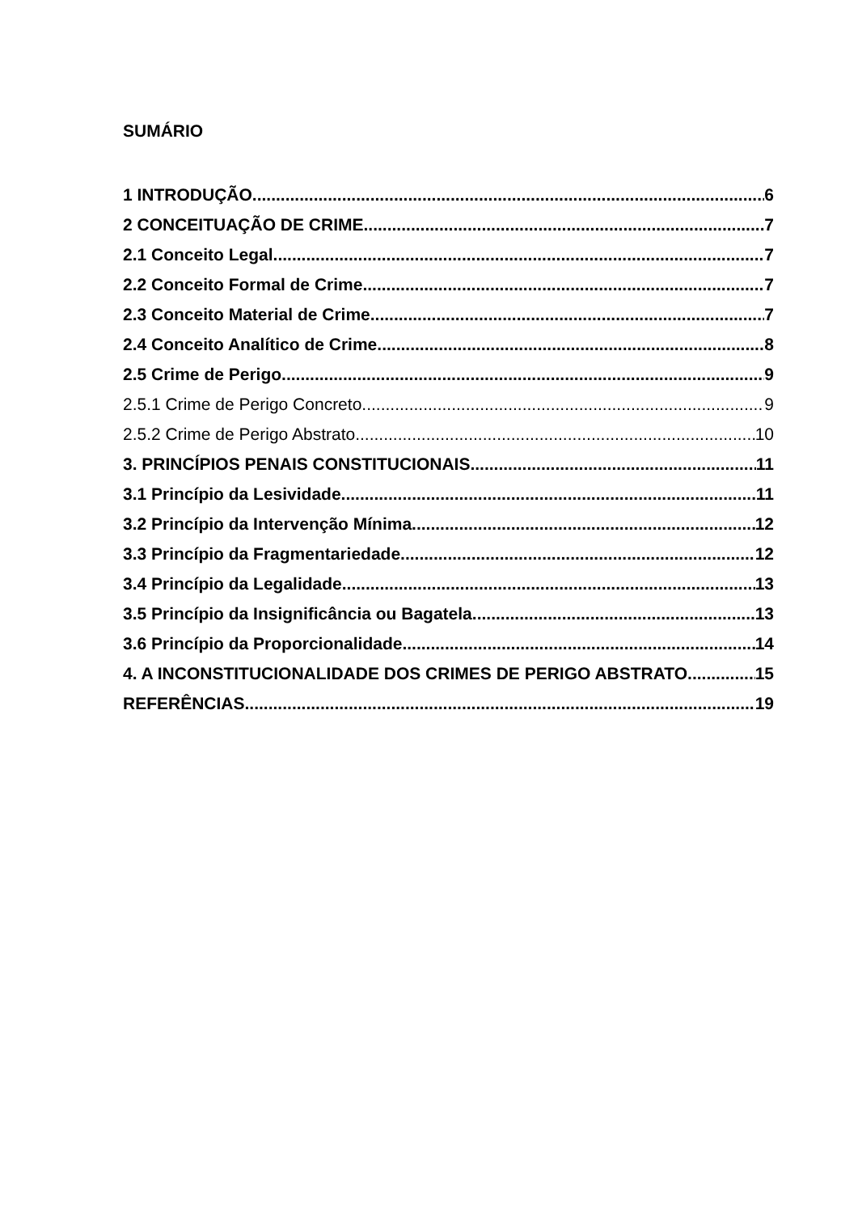SUMÁRIO
1 INTRODUÇÃO 6
2 CONCEITUAÇÃO DE CRIME 7
2.1 Conceito Legal 7
2.2 Conceito Formal de Crime 7
2.3 Conceito Material de Crime 7
2.4 Conceito Analítico de Crime 8
2.5 Crime de Perigo 9
2.5.1 Crime de Perigo Concreto 9
2.5.2 Crime de Perigo Abstrato 10
3. PRINCÍPIOS PENAIS CONSTITUCIONAIS 11
3.1 Princípio da Lesividade 11
3.2 Princípio da Intervenção Mínima 12
3.3 Princípio da Fragmentariedade 12
3.4 Princípio da Legalidade 13
3.5 Princípio da Insignificância ou Bagatela 13
3.6 Princípio da Proporcionalidade 14
4. A INCONSTITUCIONALIDADE DOS CRIMES DE PERIGO ABSTRATO 15
REFERÊNCIAS 19